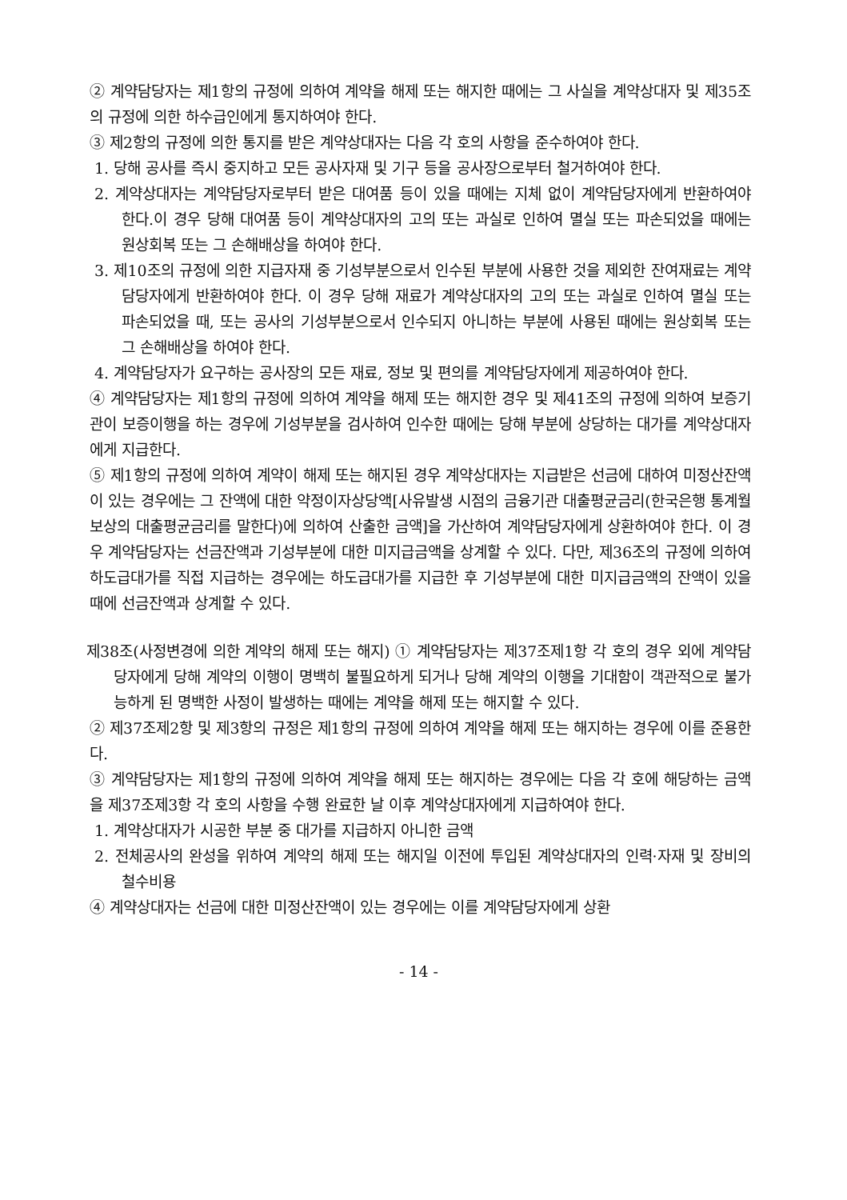② 계약담당자는 제1항의 규정에 의하여 계약을 해제 또는 해지한 때에는 그 사실을 계약상대자 및 제35조의 규정에 의한 하수급인에게 통지하여야 한다.
③ 제2항의 규정에 의한 통지를 받은 계약상대자는 다음 각 호의 사항을 준수하여야 한다.
1. 당해 공사를 즉시 중지하고 모든 공사자재 및 기구 등을 공사장으로부터 철거하여야 한다.
2. 계약상대자는 계약담당자로부터 받은 대여품 등이 있을 때에는 지체 없이 계약담당자에게 반환하여야 한다.이 경우 당해 대여품 등이 계약상대자의 고의 또는 과실로 인하여 멸실 또는 파손되었을 때에는 원상회복 또는 그 손해배상을 하여야 한다.
3. 제10조의 규정에 의한 지급자재 중 기성부분으로서 인수된 부분에 사용한 것을 제외한 잔여재료는 계약담당자에게 반환하여야 한다. 이 경우 당해 재료가 계약상대자의 고의 또는 과실로 인하여 멸실 또는 파손되었을 때, 또는 공사의 기성부분으로서 인수되지 아니하는 부분에 사용된 때에는 원상회복 또는 그 손해배상을 하여야 한다.
4. 계약담당자가 요구하는 공사장의 모든 재료, 정보 및 편의를 계약담당자에게 제공하여야 한다.
④ 계약담당자는 제1항의 규정에 의하여 계약을 해제 또는 해지한 경우 및 제41조의 규정에 의하여 보증기관이 보증이행을 하는 경우에 기성부분을 검사하여 인수한 때에는 당해 부분에 상당하는 대가를 계약상대자에게 지급한다.
⑤ 제1항의 규정에 의하여 계약이 해제 또는 해지된 경우 계약상대자는 지급받은 선금에 대하여 미정산잔액이 있는 경우에는 그 잔액에 대한 약정이자상당액[사유발생 시점의 금융기관 대출평균금리(한국은행 통계월보상의 대출평균금리를 말한다)에 의하여 산출한 금액]을 가산하여 계약담당자에게 상환하여야 한다. 이 경우 계약담당자는 선금잔액과 기성부분에 대한 미지급금액을 상계할 수 있다. 다만, 제36조의 규정에 의하여 하도급대가를 직접 지급하는 경우에는 하도급대가를 지급한 후 기성부분에 대한 미지급금액의 잔액이 있을 때에 선금잔액과 상계할 수 있다.
제38조(사정변경에 의한 계약의 해제 또는 해지) ① 계약담당자는 제37조제1항 각 호의 경우 외에 계약담당자에게 당해 계약의 이행이 명백히 불필요하게 되거나 당해 계약의 이행을 기대함이 객관적으로 불가능하게 된 명백한 사정이 발생하는 때에는 계약을 해제 또는 해지할 수 있다.
② 제37조제2항 및 제3항의 규정은 제1항의 규정에 의하여 계약을 해제 또는 해지하는 경우에 이를 준용한다.
③ 계약담당자는 제1항의 규정에 의하여 계약을 해제 또는 해지하는 경우에는 다음 각 호에 해당하는 금액을 제37조제3항 각 호의 사항을 수행 완료한 날 이후 계약상대자에게 지급하여야 한다.
1. 계약상대자가 시공한 부분 중 대가를 지급하지 아니한 금액
2. 전체공사의 완성을 위하여 계약의 해제 또는 해지일 이전에 투입된 계약상대자의 인력·자재 및 장비의 철수비용
④ 계약상대자는 선금에 대한 미정산잔액이 있는 경우에는 이를 계약담당자에게 상환
- 14 -